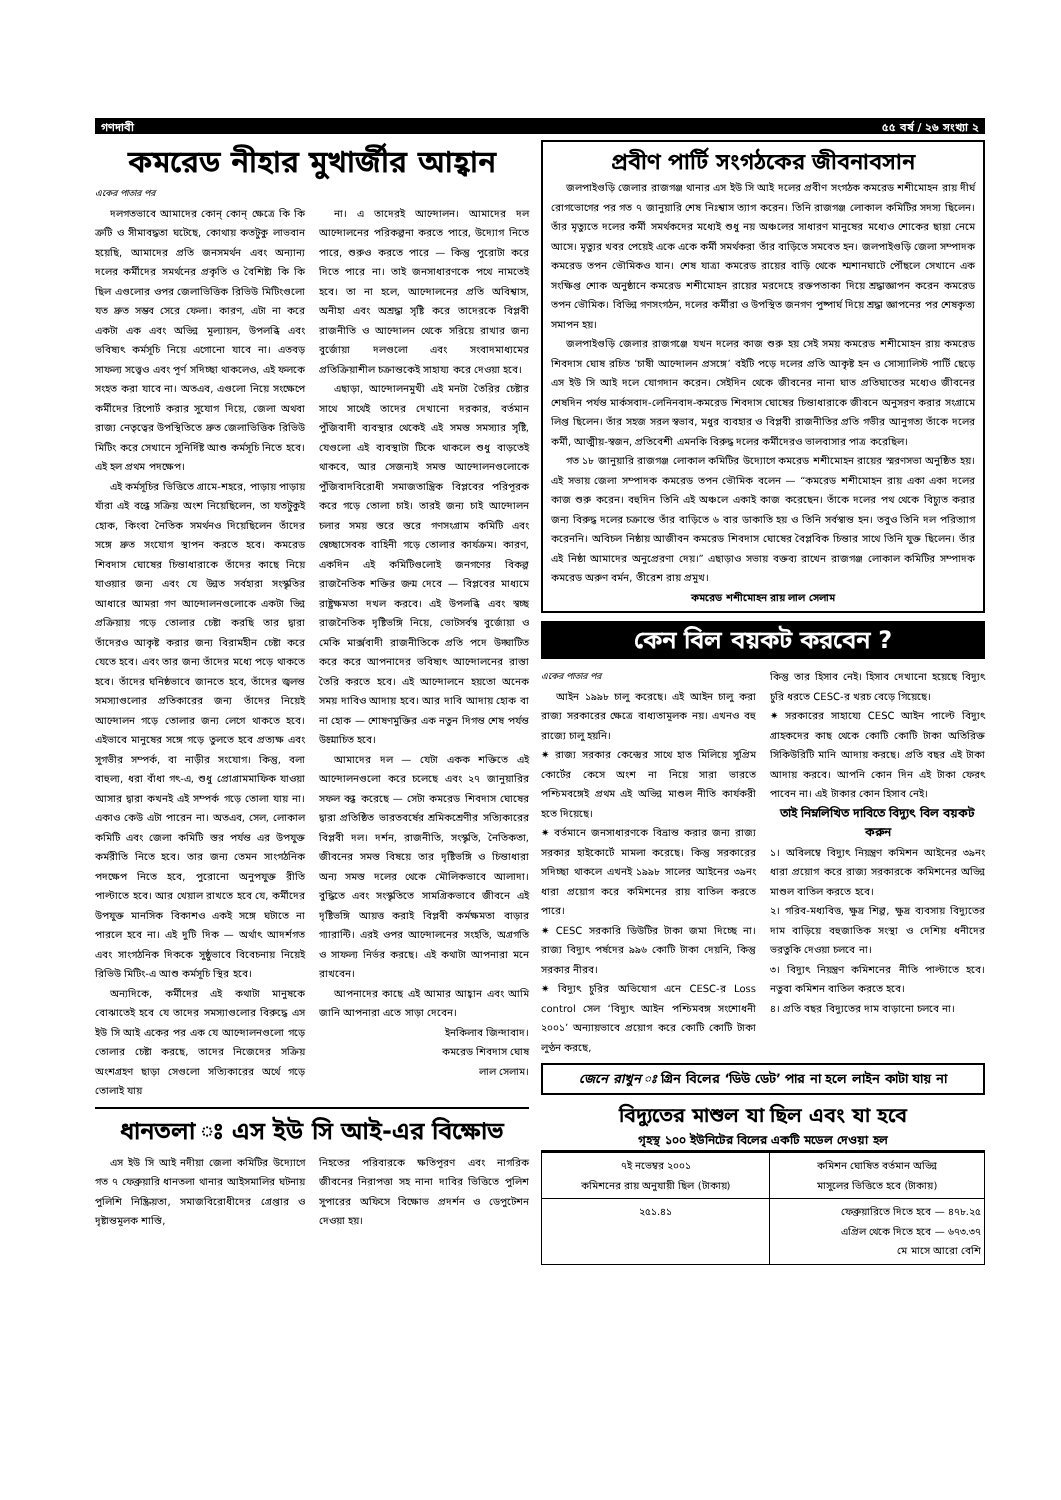গণদাবী ৫৫ বর্ষ / ২৬ সংখ্যা ২
কমরেড নীহার মুখার্জীর আহ্বান
একের পাতার পর
দলগতভাবে আমাদের কোন্ কোন্ ক্ষেত্রে কি কি ত্রুটি ও সীমাবদ্ধতা ঘটেছে, কোথায় কতটুকু লাভবান হয়েছি, আমাদের প্রতি জনসমর্থন এবং অন্যান্য দলের কর্মীদের সমর্থনের প্রকৃতি ও বৈশিষ্ট্য কি কি ছিল এগুলোর ওপর জেলাভিত্তিক রিভিউ মিটিংগুলো যত দ্রুত সম্ভব সেরে ফেলা। কারণ, এটা না করে একটা এক এবং অভিন্ন মূল্যায়ন, উপলব্ধি এবং ভবিষ্যৎ কর্মসূচি নিয়ে এগোনো যাবে না। এতবড় সাফল্য সত্ত্বেও এবং পূর্ণ সদিচ্ছা থাকলেও, এই ফলকে সংহত করা যাবে না। অতএব, এগুলো নিয়ে সংক্ষেপে কর্মীদের রিপোর্ট করার সুযোগ দিয়ে, জেলা অথবা রাজ্য নেতৃত্বের উপস্থিতিতে দ্রুত জেলাভিত্তিক রিভিউ মিটিং করে সেখানে সুনির্দিষ্ট আশু কর্মসূচি নিতে হবে। এই হল প্রথম পদক্ষেপ।
এই কর্মসূচির ভিত্তিতে গ্রামে-শহরে, পাড়ায় পাড়ায় যাঁরা এই বন্ধে সক্রিয় অংশ নিয়েছিলেন, তা যতটুকুই হোক, কিংবা নৈতিক সমর্থনও দিয়েছিলেন তাঁদের সঙ্গে দ্রুত সংযোগ স্থাপন করতে হবে। কমরেড শিবদাস ঘোষের চিন্তাধারাকে তাঁদের কাছে নিয়ে যাওয়ার জন্য এবং যে উন্নত সর্বহারা সংস্কৃতির আধারে আমরা গণ আন্দোলনগুলোকে একটা ভিন্ন প্রক্রিয়ায় গড়ে তোলার চেষ্টা করছি তার দ্বারা তাঁদেরও আকৃষ্ট করার জন্য বিরামহীন চেষ্টা করে যেতে হবে। এবং তার জন্য তাঁদের মধ্যে পড়ে থাকতে হবে। তাঁদের ঘনিষ্ঠভাবে জানতে হবে, তাঁদের জ্বলন্ত সমস্যাগুলোর প্রতিকারের জন্য তাঁদের নিয়েই আন্দোলন গড়ে তোলার জন্য লেগে থাকতে হবে। এইভাবে মানুষের সঙ্গে গড়ে তুলতে হবে প্রত্যক্ষ এবং সুগভীর সম্পর্ক, বা নাড়ীর সংযোগ। কিন্তু, বলা বাহুল্য, ধরা বাঁধা গৎ-এ, শুধু প্রোগ্রামমাফিক যাওয়া আসার দ্বারা কখনই এই সম্পর্ক গড়ে তোলা যায় না। একাও কেউ এটা পারেন না। অতএব, সেল, লোকাল কমিটি এবং জেলা কমিটি স্তর পর্যন্ত এর উপযুক্ত কর্মরীতি নিতে হবে। তার জন্য তেমন সাংগঠনিক পদক্ষেপ নিতে হবে, পুরোনো অনুপযুক্ত রীতি পাল্টাতে হবে। আর খেয়াল রাখতে হবে যে, কর্মীদের উপযুক্ত মানসিক বিকাশও একই সঙ্গে ঘটাতে না পারলে হবে না। এই দুটি দিক — অর্থাৎ আদর্শগত এবং সাংগঠনিক দিককে সুষ্ঠুভাবে বিবেচনায় নিয়েই রিভিউ মিটিং-এ আশু কর্মসূচি স্থির হবে।
অন্যদিকে, কর্মীদের এই কথাটা মানুষকে বোঝাতেই হবে যে তাদের সমস্যাগুলোর বিরুদ্ধে এস ইউ সি আই একের পর এক যে আন্দোলনগুলো গড়ে তোলার চেষ্টা করছে, তাদের নিজেদের সক্রিয় অংশগ্রহণ ছাড়া সেগুলো সত্যিকারের অর্থে গড়ে তোলাই যায়
না। এ তাদেরই আন্দোলন। আমাদের দল আন্দোলনের পরিকল্পনা করতে পারে, উদ্যোগ নিতে পারে, শুরুও করতে পারে — কিন্তু পুরোটা করে দিতে পারে না। তাই জনসাধারণকে পথে নামতেই হবে। তা না হলে, আন্দোলনের প্রতি অবিশ্বাস, অনীহা এবং অশ্রদ্ধা সৃষ্টি করে তাদেরকে বিপ্লবী রাজনীতি ও আন্দোলন থেকে সরিয়ে রাখার জন্য বুর্জোয়া দলগুলো এবং সংবাদমাধ্যমের প্রতিক্রিয়াশীল চক্রান্তকেই সাহায্য করে দেওয়া হবে।
এছাড়া, আন্দোলনমুখী এই মনটা তৈরির চেষ্টার সাথে সাথেই তাদের দেখানো দরকার, বর্তমান পুঁজিবাদী ব্যবস্থার থেকেই এই সমস্ত সমস্যার সৃষ্টি, যেগুলো এই ব্যবস্থাটা টিকে থাকলে শুধু বাড়তেই থাকবে, আর সেজন্যই সমস্ত আন্দোলনগুলোকে পুঁজিবাদবিরোধী সমাজতান্ত্রিক বিপ্লবের পরিপূরক করে গড়ে তোলা চাই। তারই জন্য চাই আন্দোলন চলার সময় স্তরে স্তরে গণসংগ্রাম কমিটি এবং স্বেচ্ছাসেবক বাহিনী গড়ে তোলার কার্যক্রম। কারণ, একদিন এই কমিটিগুলোই জনগণের বিকল্প রাজনৈতিক শক্তির জন্ম দেবে — বিপ্লবের মাধ্যমে রাষ্ট্রক্ষমতা দখল করবে। এই উপলব্ধি এবং স্বচ্ছ রাজনৈতিক দৃষ্টিভঙ্গি নিয়ে, ভোটসর্বস্ব বুর্জোয়া ও মেকি মার্ক্সবাদী রাজনীতিকে প্রতি পদে উদ্ঘাটিত করে করে আপনাদের ভবিষ্যৎ আন্দোলনের রাস্তা তৈরি করতে হবে। এই আন্দোলনে হয়তো অনেক সময় দাবিও আদায় হবে। আর দাবি আদায় হোক বা না হোক — শোষণমুক্তির এক নতুন দিগন্ত শেষ পর্যন্ত উন্মোচিত হবে।
আমাদের দল — যেটা একক শক্তিতে এই আন্দোলনগুলো করে চলেছে এবং ২৭ জানুয়ারির সফল বন্ধ করেছে — সেটা কমরেড শিবদাস ঘোষের দ্বারা প্রতিষ্ঠিত ভারতবর্ষের শ্রমিকশ্রেণীর সত্যিকারের বিপ্লবী দল। দর্শন, রাজনীতি, সংস্কৃতি, নৈতিকতা, জীবনের সমস্ত বিষয়ে তার দৃষ্টিভঙ্গি ও চিন্তাধারা অন্য সমস্ত দলের থেকে মৌলিকভাবে আলাদা। বুদ্ধিতে এবং সংস্কৃতিতে সামগ্রিকভাবে জীবনে এই দৃষ্টিভঙ্গি আয়ত্ত করাই বিপ্লবী কর্মক্ষমতা বাড়ার গ্যারান্টি। এরই ওপর আন্দোলনের সংহতি, অগ্রগতি ও সাফল্য নির্ভর করছে। এই কথাটা আপনারা মনে রাখবেন।
আপনাদের কাছে এই আমার আহ্বান এবং আমি জানি আপনারা এতে সাড়া দেবেন।
ইনকিলাব জিন্দাবাদ।
কমরেড শিবদাস ঘোষ
লাল সেলাম।
ধানতলা ঃ এস ইউ সি আই-এর বিক্ষোভ
এস ইউ সি আই নদীয়া জেলা কমিটির উদ্যোগে গত ৭ ফেব্রুয়ারি ধানতলা থানার আইসমালির ঘটনায় পুলিশি নিষ্ক্রিয়তা, সমাজবিরোধীদের গ্রেপ্তার ও দৃষ্টান্তমূলক শাস্তি,
নিহতের পরিবারকে ক্ষতিপূরণ এবং নাগরিক জীবনের নিরাপত্তা সহ নানা দাবির ভিত্তিতে পুলিশ সুপারের অফিসে বিক্ষোভ প্রদর্শন ও ডেপুটেশন দেওয়া হয়।
প্রবীণ পার্টি সংগঠকের জীবনাবসান
জলপাইগুড়ি জেলার রাজগঞ্জ থানার এস ইউ সি আই দলের প্রবীণ সংগঠক কমরেড শশীমোহন রায় দীর্ঘ রোগভোগের পর গত ৭ জানুয়ারি শেষ নিঃশ্বাস ত্যাগ করেন। তিনি রাজগঞ্জ লোকাল কমিটির সদস্য ছিলেন। তাঁর মৃত্যুতে দলের কর্মী সমর্থকদের মধ্যেই শুধু নয় অঞ্চলের সাধারণ মানুষের মধ্যেও শোকের ছায়া নেমে আসে। মৃত্যুর খবর পেয়েই একে একে কর্মী সমর্থকরা তাঁর বাড়িতে সমবেত হন। জলপাইগুড়ি জেলা সম্পাদক কমরেড তপন ভৌমিকও যান। শেষ যাত্রা কমরেড রায়ের বাড়ি থেকে শ্মশানঘাটে পৌঁছলে সেখানে এক সংক্ষিপ্ত শোক অনুষ্ঠানে কমরেড শশীমোহন রায়ের মরদেহে রক্তপতাকা দিয়ে শ্রদ্ধাজ্ঞাপন করেন কমরেড তপন ভৌমিক। বিভিন্ন গণসংগঠন, দলের কর্মীরা ও উপস্থিত জনগণ পুষ্পার্ঘ দিয়ে শ্রদ্ধা জ্ঞাপনের পর শেষকৃত্য সমাপন হয়।
জলপাইগুড়ি জেলার রাজগঞ্জে যখন দলের কাজ শুরু হয় সেই সময় কমরেড শশীমোহন রায় কমরেড শিবদাস ঘোষ রচিত ‘চাষী আন্দোলন প্রসঙ্গে’ বইটি পড়ে দলের প্রতি আকৃষ্ট হন ও সোস্যালিস্ট পার্টি ছেড়ে এস ইউ সি আই দলে যোগদান করেন। সেইদিন থেকে জীবনের নানা ঘাত প্রতিঘাতের মধ্যেও জীবনের শেষদিন পর্যন্ত মার্কসবাদ-লেনিনবাদ-কমরেড শিবদাস ঘোষের চিন্তাধারাকে জীবনে অনুসরণ করার সংগ্রামে লিপ্ত ছিলেন। তাঁর সহজ সরল স্বভাব, মধুর ব্যবহার ও বিপ্লবী রাজনীতির প্রতি গভীর আনুগত্য তাঁকে দলের কর্মী, আত্মীয়-স্বজন, প্রতিবেশী এমনকি বিরুদ্ধ দলের কর্মীদেরও ভালবাসার পাত্র করেছিল।
গত ১৮ জানুয়ারি রাজগঞ্জ লোকাল কমিটির উদ্যোগে কমরেড শশীমোহন রায়ের স্মরণসভা অনুষ্ঠিত হয়। এই সভায় জেলা সম্পাদক কমরেড তপন ভৌমিক বলেন — “কমরেড শশীমোহন রায় একা একা দলের কাজ শুরু করেন। বহুদিন তিনি এই অঞ্চলে একাই কাজ করেছেন। তাঁকে দলের পথ থেকে বিচ্যুত করার জন্য বিরুদ্ধ দলের চক্রান্তে তাঁর বাড়িতে ৬ বার ডাকাতি হয় ও তিনি সর্বস্বান্ত হন। তবুও তিনি দল পরিত্যাগ করেননি। অবিচল নিষ্ঠায় আজীবন কমরেড শিবদাস ঘোষের বৈপ্লবিক চিন্তার সাথে তিনি যুক্ত ছিলেন। তাঁর এই নিষ্ঠা আমাদের অনুপ্রেরণা দেয়।” এছাড়াও সভায় বক্তব্য রাখেন রাজগঞ্জ লোকাল কমিটির সম্পাদক কমরেড অরুণ বর্মন, তীরেশ রায় প্রমুখ।
কমরেড শশীমোহন রায় লাল সেলাম
কেন বিল বয়কট করবেন ?
একের পাতার পর
আইন ১৯৯৮ চালু করেছে। এই আইন চালু করা রাজ্য সরকারের ক্ষেত্রে বাধ্যতামূলক নয়। এখনও বহু রাজ্যে চালু হয়নি।
✷ রাজ্য সরকার কেন্দ্রের সাথে হাত মিলিয়ে সুপ্রিম কোর্টের কেসে অংশ না নিয়ে সারা ভারতে পশ্চিমবঙ্গেই প্রথম এই অভিন্ন মাশুল নীতি কার্যকরী হতে দিয়েছে।
✷ বর্তমানে জনসাধারণকে বিভ্রান্ত করার জন্য রাজ্য সরকার হাইকোর্টে মামলা করেছে। কিন্তু সরকারের সদিচ্ছা থাকলে এখনই ১৯৯৮ সালের আইনের ৩৯নং ধারা প্রয়োগ করে কমিশনের রায় বাতিল করতে পারে।
✷ CESC সরকারি ডিউটির টাকা জমা দিচ্ছে না। রাজ্য বিদ্যুৎ পর্ষদের ৯৯৬ কোটি টাকা দেয়নি, কিন্তু সরকার নীরব।
✷ বিদ্যুৎ চুরির অভিযোগ এনে CESC-র Loss control সেল ‘বিদ্যুৎ আইন পশ্চিমবঙ্গ সংশোধনী ২০০১’ অন্যায়ভাবে প্রয়োগ করে কোটি কোটি টাকা লুণ্ঠন করছে,
কিন্তু তার হিসাব নেই। হিসাব দেখানো হয়েছে বিদ্যুৎ চুরি ধরতে CESC-র খরচ বেড়ে গিয়েছে।
✷ সরকারের সাহায্যে CESC আইন পাল্টে বিদ্যুৎ গ্রাহকদের কাছ থেকে কোটি কোটি টাকা অতিরিক্ত সিকিউরিটি মানি আদায় করছে। প্রতি বছর এই টাকা আদায় করবে। আপনি কোন দিন এই টাকা ফেরৎ পাবেন না। এই টাকার কোন হিসাব নেই।
তাই নিম্নলিখিত দাবিতে বিদ্যুৎ বিল বয়কট করুন
১। অবিলম্বে বিদ্যুৎ নিয়ন্ত্রণ কমিশন আইনের ৩৯নং ধারা প্রয়োগ করে রাজ্য সরকারকে কমিশনের অভিন্ন মাশুল বাতিল করতে হবে।
২। গরিব-মধ্যবিত্ত, ক্ষুদ্র শিল্প, ক্ষুদ্র ব্যবসায় বিদ্যুতের দাম বাড়িয়ে বহুজাতিক সংস্থা ও দেশিয় ধনীদের ভরতুকি দেওয়া চলবে না।
৩। বিদ্যুৎ নিয়ন্ত্রণ কমিশনের নীতি পাল্টাতে হবে। নতুবা কমিশন বাতিল করতে হবে।
৪। প্রতি বছর বিদ্যুতের দাম বাড়ানো চলবে না।
জেনে রাখুন ঃ গ্রিন বিলের ‘ডিউ ডেট’ পার না হলে লাইন কাটা যায় না
বিদ্যুতের মাশুল যা ছিল এবং যা হবে
গৃহস্থ ১০০ ইউনিটের বিলের একটি মডেল দেওয়া হল
| ৭ই নভেম্বর ২০০১ কমিশনের রায় অনুযায়ী ছিল (টাকায়) | কমিশন ঘোষিত বর্তমান অভিন্ন মাসুলের ভিত্তিতে হবে (টাকায়) |
| --- | --- |
| ২৫১.৪১ | ফেব্রুয়ারিতে দিতে হবে — ৪৭৮.২৫ এপ্রিল থেকে দিতে হবে — ৬৭৩.৩৭ মে মাসে আরো বেশি |